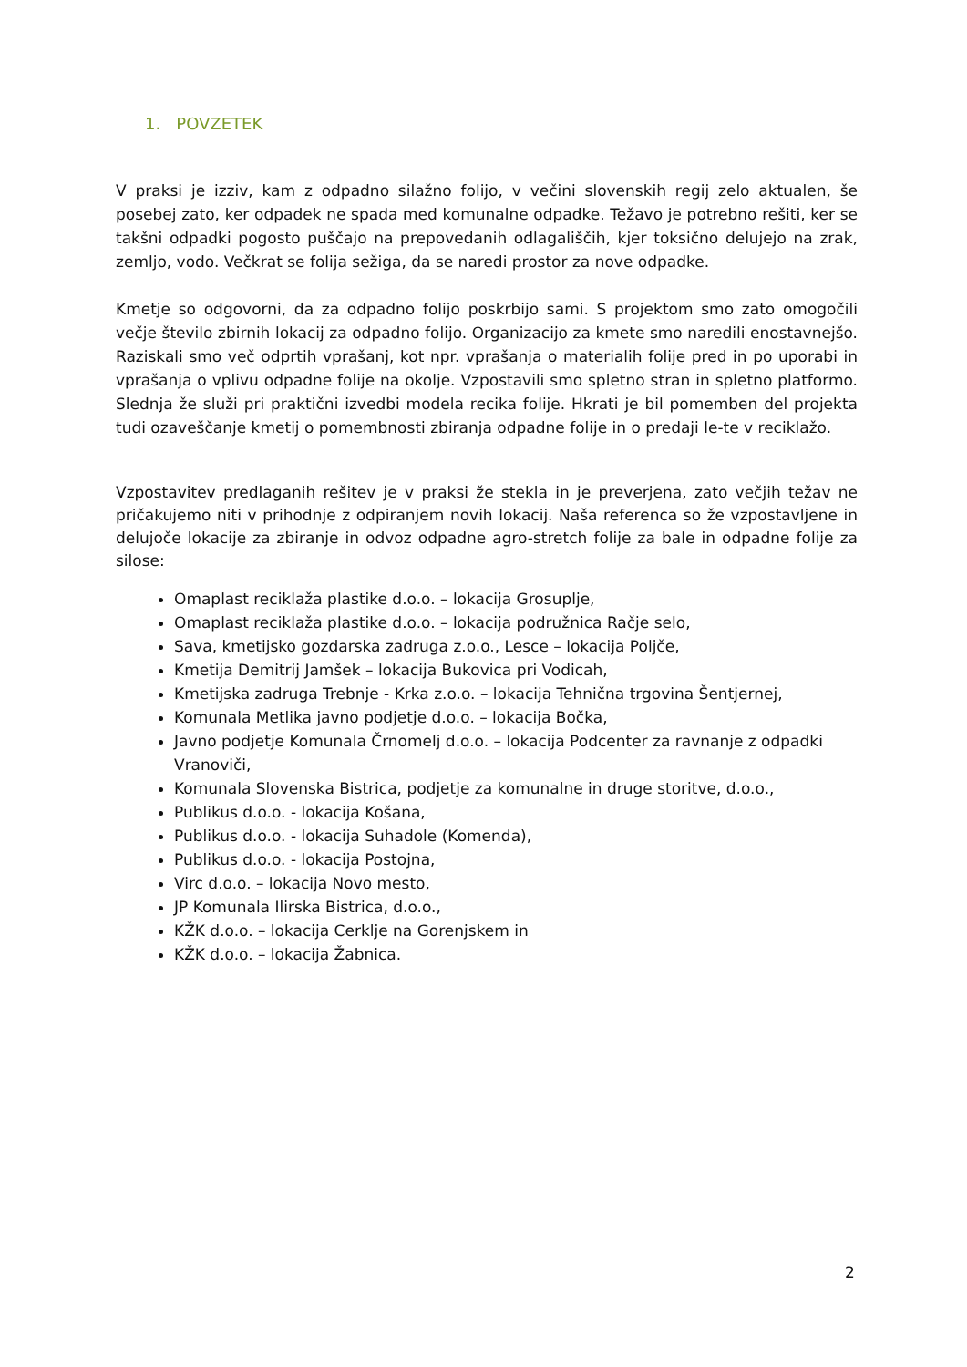1. POVZETEK
V praksi je izziv, kam z odpadno silažno folijo, v večini slovenskih regij zelo aktualen, še posebej zato, ker odpadek ne spada med komunalne odpadke. Težavo je potrebno rešiti, ker se takšni odpadki pogosto puščajo na prepovedanih odlagališčih, kjer toksično delujejo na zrak, zemljo, vodo. Večkrat se folija sežiga, da se naredi prostor za nove odpadke.
Kmetje so odgovorni, da za odpadno folijo poskrbijo sami. S projektom smo zato omogočili večje število zbirnih lokacij za odpadno folijo. Organizacijo za kmete smo naredili enostavnejšo. Raziskali smo več odprtih vprašanj, kot npr. vprašanja o materialih folije pred in po uporabi in vprašanja o vplivu odpadne folije na okolje. Vzpostavili smo spletno stran in spletno platformo. Slednja že služi pri praktični izvedbi modela recika folije. Hkrati je bil pomemben del projekta tudi ozaveščanje kmetij o pomembnosti zbiranja odpadne folije in o predaji le-te v reciklažo.
Vzpostavitev predlaganih rešitev je v praksi že stekla in je preverjena, zato večjih težav ne pričakujemo niti v prihodnje z odpiranjem novih lokacij. Naša referenca so že vzpostavljene in delujoče lokacije za zbiranje in odvoz odpadne agro-stretch folije za bale in odpadne folije za silose:
Omaplast reciklaža plastike d.o.o. – lokacija Grosuplje,
Omaplast reciklaža plastike d.o.o. – lokacija podružnica Račje selo,
Sava, kmetijsko gozdarska zadruga z.o.o., Lesce – lokacija Poljče,
Kmetija Demitrij Jamšek – lokacija Bukovica pri Vodicah,
Kmetijska zadruga Trebnje - Krka z.o.o. – lokacija Tehnična trgovina Šentjernej,
Komunala Metlika javno podjetje d.o.o. – lokacija Bočka,
Javno podjetje Komunala Črnomelj d.o.o. – lokacija Podcenter za ravnanje z odpadki Vranoviči,
Komunala Slovenska Bistrica, podjetje za komunalne in druge storitve, d.o.o.,
Publikus d.o.o. - lokacija Košana,
Publikus d.o.o. - lokacija Suhadole (Komenda),
Publikus d.o.o. - lokacija Postojna,
Virc d.o.o. – lokacija Novo mesto,
JP Komunala Ilirska Bistrica, d.o.o.,
KŽK d.o.o. – lokacija Cerklje na Gorenjskem in
KŽK d.o.o. – lokacija Žabnica.
2